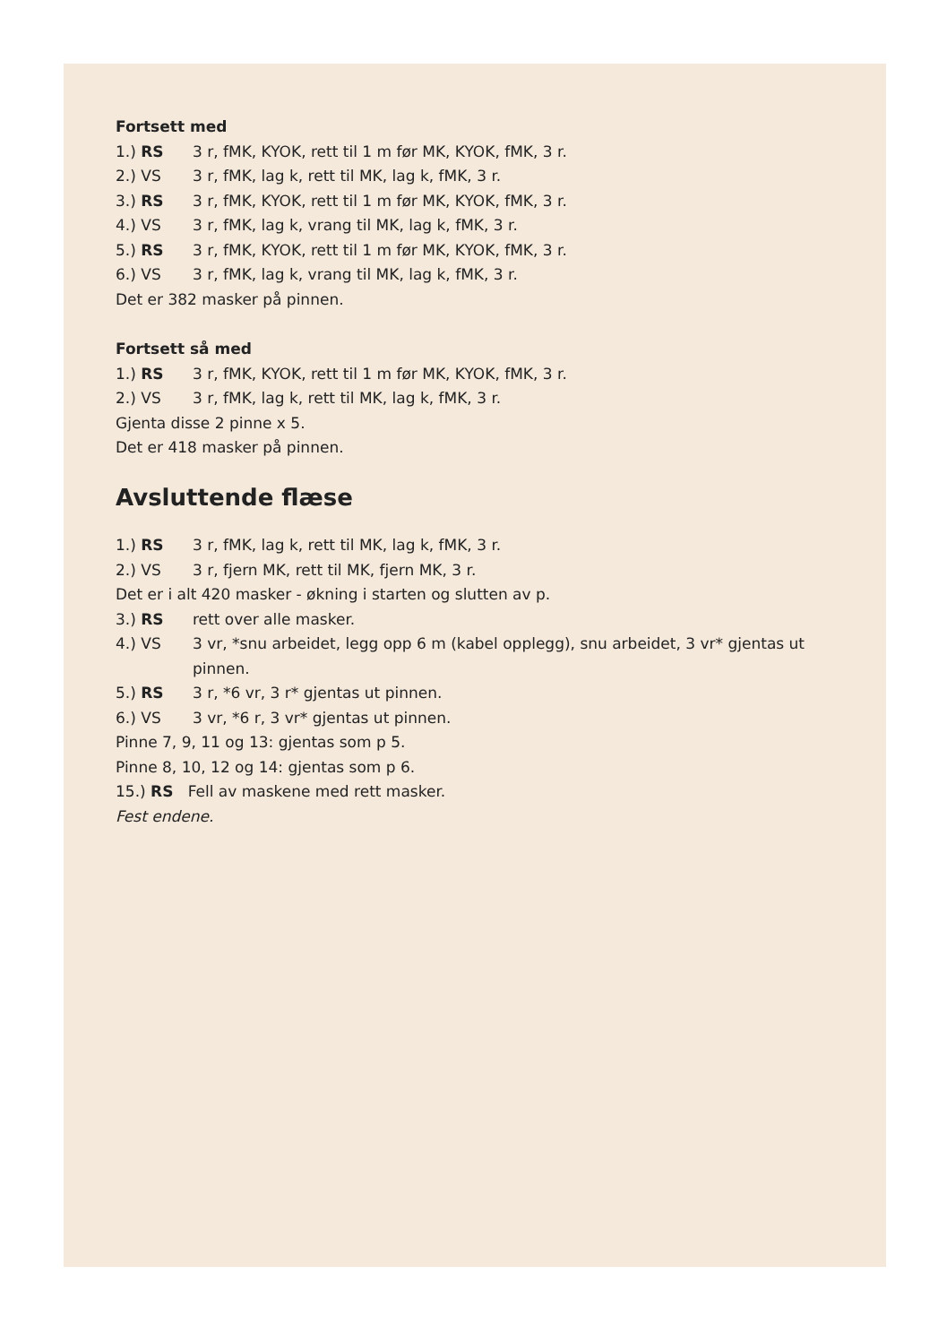Fortsett med
1.) RS 3 r, fMK, KYOK, rett til 1 m før MK, KYOK, fMK, 3 r.
2.) VS 3 r, fMK, lag k, rett til MK, lag k, fMK, 3 r.
3.) RS 3 r, fMK, KYOK, rett til 1 m før MK, KYOK, fMK, 3 r.
4.) VS 3 r, fMK, lag k, vrang til MK, lag k, fMK, 3 r.
5.) RS 3 r, fMK, KYOK, rett til 1 m før MK, KYOK, fMK, 3 r.
6.) VS 3 r, fMK, lag k, vrang til MK, lag k, fMK, 3 r.
Det er 382 masker på pinnen.
Fortsett så med
1.) RS 3 r, fMK, KYOK, rett til 1 m før MK, KYOK, fMK, 3 r.
2.) VS 3 r, fMK, lag k, rett til MK, lag k, fMK, 3 r.
Gjenta disse 2 pinne x 5.
Det er 418 masker på pinnen.
Avsluttende flæse
1.) RS 3 r, fMK, lag k, rett til MK, lag k, fMK, 3 r.
2.) VS 3 r, fjern MK, rett til MK, fjern MK, 3 r.
Det er i alt 420 masker - økning i starten og slutten av p.
3.) RS rett over alle masker.
4.) VS 3 vr, *snu arbeidet, legg opp 6 m (kabel opplegg), snu arbeidet, 3 vr* gjentas ut pinnen.
5.) RS 3 r, *6 vr, 3 r* gjentas ut pinnen.
6.) VS 3 vr, *6 r, 3 vr* gjentas ut pinnen.
Pinne 7, 9, 11 og 13: gjentas som p 5.
Pinne 8, 10, 12 og 14: gjentas som p 6.
15.) RS Fell av maskene med rett masker.
Fest endene.